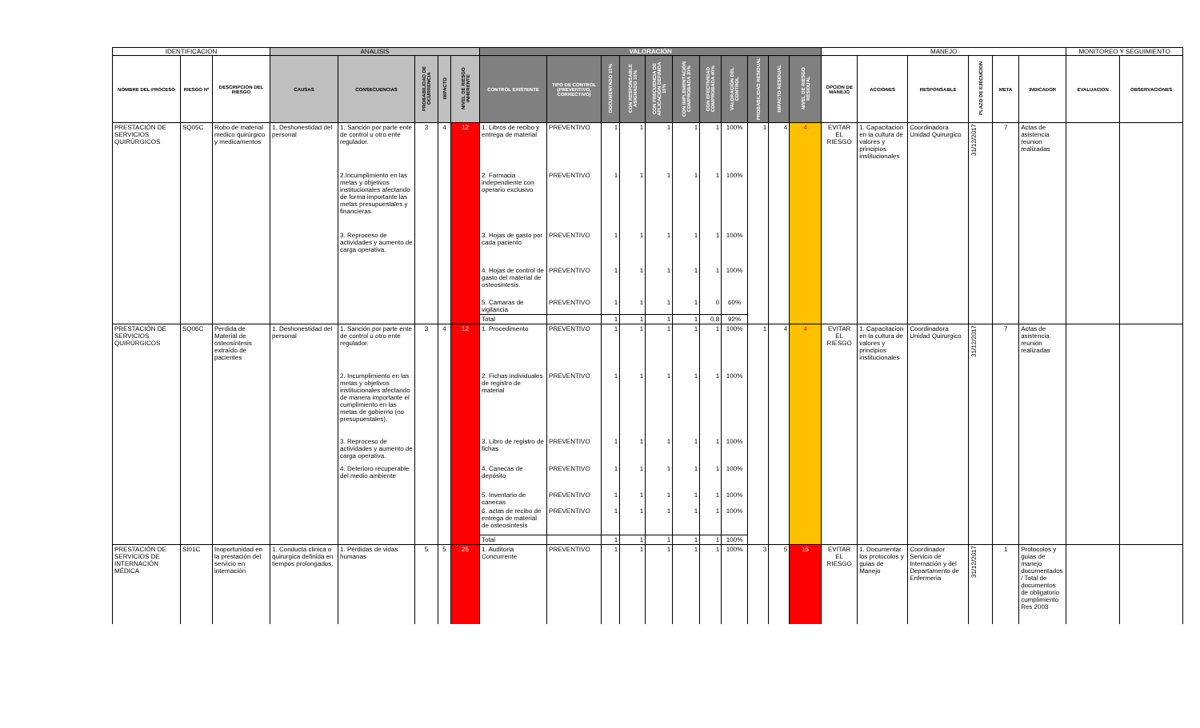| IDENTIFICACION | | | ANALISIS | | | | | VALORACIÓN | | | | | | | | | | | MANEJO | | | | | | MONITOREO Y SEGUIMIENTO | |
| --- | --- | --- | --- | --- | --- | --- | --- | --- | --- | --- | --- | --- | --- | --- | --- | --- | --- | --- | --- | --- | --- | --- | --- | --- | --- | --- |
| NOMBRE DEL PROCESO | RIESGO N° | DESCRIPCIÓN DEL RIESGO | CAUSAS | CONSECUENCIAS | PROBABILIDAD DE OCURRENCIA | IMPACTO | NIVEL DE RIESGO INHERENTE | CONTROL EXISTENTE | TIPO DE CONTROL (PREVENTIVO, CORRECTIVO) | DOCUMENTADO 10% | CON RESPONSABLE ASIGNADO 10% | CON FRECUENCIA DE APLICACIÓN DEFINIDA 10% | CON IMPLEMENTACIÓN COMPROBADA 30% | CON EFECTIVIDAD COMPROBADA 40% | VALORACIÓN DEL CONTROL | PROBABILIDAD RESIDUAL | IMPACTO RESIDUAL | NIVEL DE RIESGO RESIDUAL | OPCION DE MANEJO | ACCIONES | RESPONSABLE | PLAZO DE EJECUCION | META | INDICADOR | EVALUACION | OBSERVACIONES |
| PRESTACIÓN DE SERVICIOS QUIRÚRGICOS | SQ05C | Robo de material medico quirúrgico y medicamentos | 1. Deshonestidad del personal | 1. Sanción por parte ente de control u otro ente regulador. | 3 | 4 | 12 | 1. Libros de recibo y entrega de material | PREVENTIVO | 1 | 1 | 1 | 1 | 1 | 100% | 1 | 4 | 4 | EVITAR EL RIESGO | 1. Capacitacion en la cultura de valores y principios institucionales | Coordinadora Unidad Quirurgico | 31/12/2017 | 7 | Actas de asistencia reunion realizadas | | |
| | | | | 2.Incumplimiento en las metas y objetivos institucionales afectando de forma importante las metas presupuestales y financieras. | | | | 2. Farmacia independiente con operario exclusivo | PREVENTIVO | 1 | 1 | 1 | 1 | 1 | 100% | | | | | | | | | | | |
| | | | | 3. Reproceso de actividades y aumento de carga operativa. | | | | 3. Hojas de gasto por cada paciento | PREVENTIVO | 1 | 1 | 1 | 1 | 1 | 100% | | | | | | | | | | | |
| | | | | | | | | 4. Hojas de control de gasto del material de osteosintesis. | PREVENTIVO | 1 | 1 | 1 | 1 | 1 | 100% | | | | | | | | | | | |
| | | | | | | | | 5. Camaras de vigilancia | PREVENTIVO | 1 | 1 | 1 | 1 | 0 | 60% | | | | | | | | | | | |
| | | | | | | | | Total | | 1 | 1 | 1 | 1 | 0.8 | 92% | | | | | | | | | | | |
| PRESTACIÓN DE SERVICIOS QUIRÚRGICOS | SQ06C | Perdida de Material de osteosíntesis extraído de pacientes | 1. Deshonestidad del personal | 1. Sanción por parte ente de control u otro ente regulador. | 3 | 4 | 12 | 1. Procedimento | PREVENTIVO | 1 | 1 | 1 | 1 | 1 | 100% | 1 | 4 | 4 | EVITAR EL RIESGO | 1. Capacitacion en la cultura de valores y principios institucionales | Coordinadora Unidad Quirurgico | 31/12/2017 | 7 | Actas de asistencia reunion realizadas | | |
| | | | | 2. Incumplimiento en las metas y objetivos institucionales afectando de manera importante el cumplimiento en las metas de gobierno (no presupuestales). | | | | 2. Fichas individuales de registro de material | PREVENTIVO | 1 | 1 | 1 | 1 | 1 | 100% | | | | | | | | | | | |
| | | | | 3. Reproceso de actividades y aumento de carga operativa. | | | | 3. Libro de registro de fichas | PREVENTIVO | 1 | 1 | 1 | 1 | 1 | 100% | | | | | | | | | | | |
| | | | | 4. Deterioro recuperable del medio ambiente | | | | 4. Canecas de depósito | PREVENTIVO | 1 | 1 | 1 | 1 | 1 | 100% | | | | | | | | | | | |
| | | | | | | | | 5. Inventario de canecas | PREVENTIVO | 1 | 1 | 1 | 1 | 1 | 100% | | | | | | | | | | | |
| | | | | | | | | 6. actas de recibo de entrega de material de osteosintesis | PREVENTIVO | 1 | 1 | 1 | 1 | 1 | 100% | | | | | | | | | | | |
| | | | | | | | | Total | | 1 | 1 | 1 | 1 | 1 | 100% | | | | | | | | | | | |
| PRESTACIÓN DE SERVICIOS DE INTERNACIÓN MÉDICA | SI01C | Inoportunidad en la prestación del servicio en internación | 1. Conducta clinica o quirurgica definida en tiempos prolongados. | 1. Pérdidas de vidas humanas | 5 | 5 | 25 | 1. Auditoria Concurrente | PREVENTIVO | 1 | 1 | 1 | 1 | 1 | 100% | 3 | 5 | 15 | EVITAR EL RIESGO | 1. Documentar los protocolos y guias de Manejo | Coordinador Servicio de Internación y del Departamento de Enfermeria | 31/12/2017 | 1 | Protocolos y guias de manejo documentados / Total de documentos de obligatorio cumplimiento Res 2003 | | |